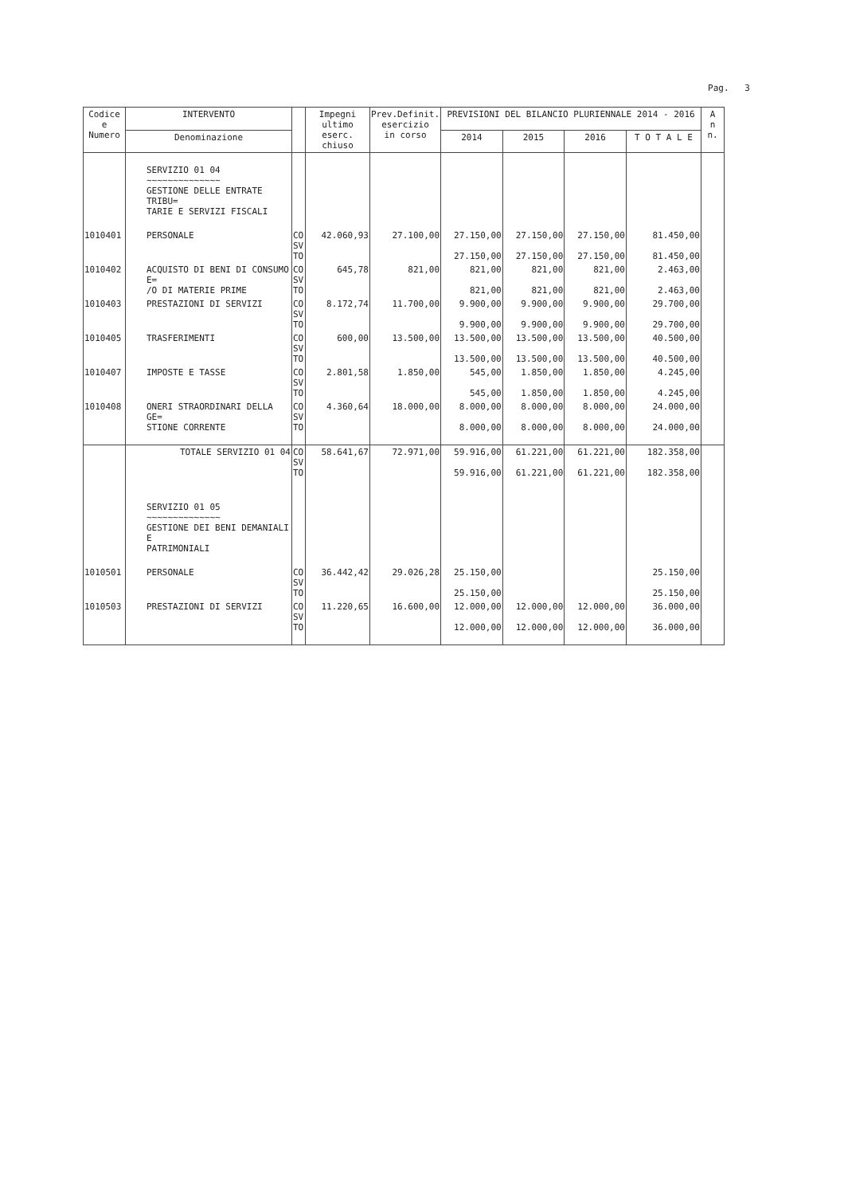Pag. 3
| Codice e Numero | INTERVENTO | | Impegni ultimo eserc. chiuso | Prev.Definit. esercizio in corso | PREVISIONI DEL BILANCIO PLURIENNALE 2014 - 2016 | | | | A n n. |
| --- | --- | --- | --- | --- | --- | --- | --- | --- | --- |
| | Denominazione | | | | 2014 | 2015 | 2016 | T O T A L E | |
| | SERVIZIO 01 04 ~~~~~~~~~~~~~~ GESTIONE DELLE ENTRATE TRIBU= TARIE E SERVIZI FISCALI | | | | | | | | |
| 1010401 | PERSONALE | CO SV TO | 42.060,93 | 27.100,00 | 27.150,00 27.150,00 | 27.150,00 27.150,00 | 27.150,00 27.150,00 | 81.450,00 81.450,00 | |
| 1010402 | ACQUISTO DI BENI DI CONSUMO E= /O DI MATERIE PRIME | CO SV TO | 645,78 | 821,00 | 821,00 821,00 | 821,00 821,00 | 821,00 821,00 | 2.463,00 2.463,00 | |
| 1010403 | PRESTAZIONI DI SERVIZI | CO SV TO | 8.172,74 | 11.700,00 | 9.900,00 9.900,00 | 9.900,00 9.900,00 | 9.900,00 9.900,00 | 29.700,00 29.700,00 | |
| 1010405 | TRASFERIMENTI | CO SV TO | 600,00 | 13.500,00 | 13.500,00 13.500,00 | 13.500,00 13.500,00 | 13.500,00 13.500,00 | 40.500,00 40.500,00 | |
| 1010407 | IMPOSTE E TASSE | CO SV TO | 2.801,58 | 1.850,00 | 545,00 545,00 | 1.850,00 1.850,00 | 1.850,00 1.850,00 | 4.245,00 4.245,00 | |
| 1010408 | ONERI STRAORDINARI DELLA GE= STIONE CORRENTE | CO SV TO | 4.360,64 | 18.000,00 | 8.000,00 8.000,00 | 8.000,00 8.000,00 | 8.000,00 8.000,00 | 24.000,00 24.000,00 | |
| | TOTALE SERVIZIO 01 04 | CO SV TO | 58.641,67 | 72.971,00 | 59.916,00 59.916,00 | 61.221,00 61.221,00 | 61.221,00 61.221,00 | 182.358,00 182.358,00 | |
| | SERVIZIO 01 05 ~~~~~~~~~~~~~~ GESTIONE DEI BENI DEMANIALI E PATRIMONIALI | | | | | | | | |
| 1010501 | PERSONALE | CO SV TO | 36.442,42 | 29.026,28 | 25.150,00 25.150,00 | | | 25.150,00 25.150,00 | |
| 1010503 | PRESTAZIONI DI SERVIZI | CO SV TO | 11.220,65 | 16.600,00 | 12.000,00 12.000,00 | 12.000,00 12.000,00 | 12.000,00 12.000,00 | 36.000,00 36.000,00 | |